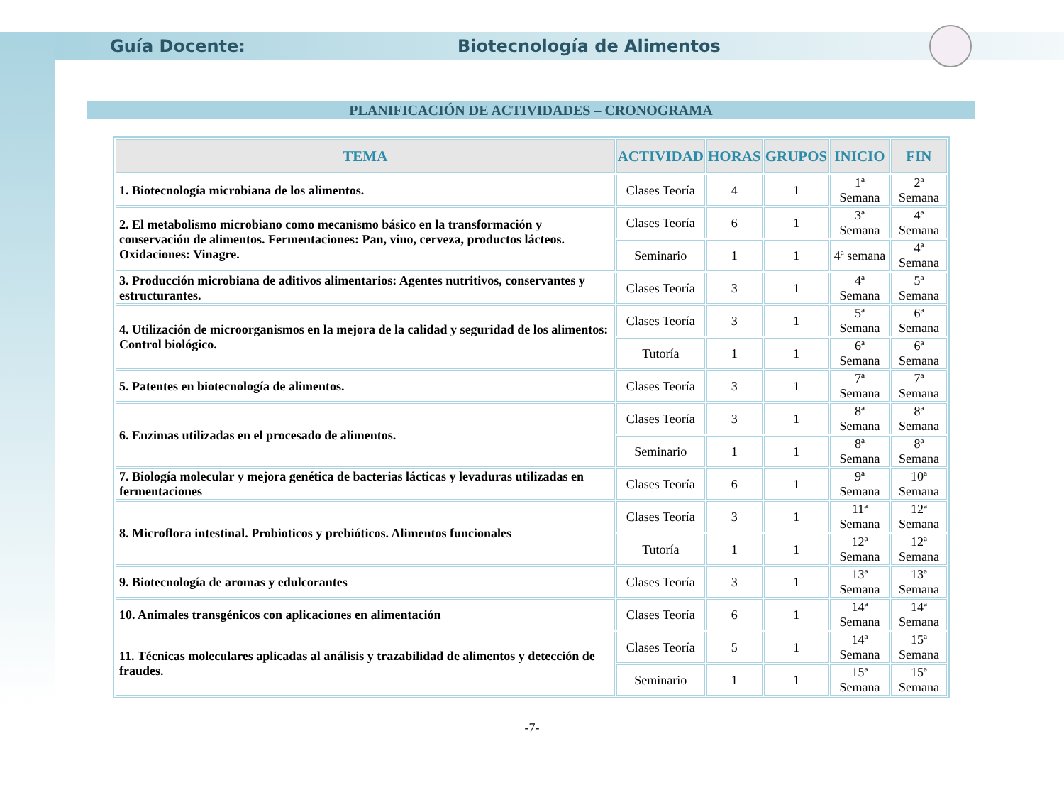Guía Docente: Biotecnología de Alimentos
PLANIFICACIÓN DE ACTIVIDADES – CRONOGRAMA
| TEMA | ACTIVIDAD | HORAS | GRUPOS | INICIO | FIN |
| --- | --- | --- | --- | --- | --- |
| 1. Biotecnología microbiana de los alimentos. | Clases Teoría | 4 | 1 | 1ª Semana | 2ª Semana |
| 2. El metabolismo microbiano como mecanismo básico en la transformación y conservación de alimentos. Fermentaciones: Pan, vino, cerveza, productos lácteos. Oxidaciones: Vinagre. | Clases Teoría | 6 | 1 | 3ª Semana | 4ª Semana |
| | Seminario | 1 | 1 | 4ª semana | 4ª Semana |
| 3. Producción microbiana de aditivos alimentarios: Agentes nutritivos, conservantes y estructurantes. | Clases Teoría | 3 | 1 | 4ª Semana | 5ª Semana |
| 4. Utilización de microorganismos en la mejora de la calidad y seguridad de los alimentos: Control biológico. | Clases Teoría | 3 | 1 | 5ª Semana | 6ª Semana |
| | Tutoría | 1 | 1 | 6ª Semana | 6ª Semana |
| 5. Patentes en biotecnología de alimentos. | Clases Teoría | 3 | 1 | 7ª Semana | 7ª Semana |
| 6. Enzimas utilizadas en el procesado de alimentos. | Clases Teoría | 3 | 1 | 8ª Semana | 8ª Semana |
| | Seminario | 1 | 1 | 8ª Semana | 8ª Semana |
| 7. Biología molecular y mejora genética de bacterias lácticas y levaduras utilizadas en fermentaciones | Clases Teoría | 6 | 1 | 9ª Semana | 10ª Semana |
| 8. Microflora intestinal. Probioticos y prebióticos. Alimentos funcionales | Clases Teoría | 3 | 1 | 11ª Semana | 12ª Semana |
| | Tutoría | 1 | 1 | 12ª Semana | 12ª Semana |
| 9. Biotecnología de aromas y edulcorantes | Clases Teoría | 3 | 1 | 13ª Semana | 13ª Semana |
| 10. Animales transgénicos con aplicaciones en alimentación | Clases Teoría | 6 | 1 | 14ª Semana | 14ª Semana |
| 11. Técnicas moleculares aplicadas al análisis y trazabilidad de alimentos y detección de fraudes. | Clases Teoría | 5 | 1 | 14ª Semana | 15ª Semana |
| | Seminario | 1 | 1 | 15ª Semana | 15ª Semana |
-7-